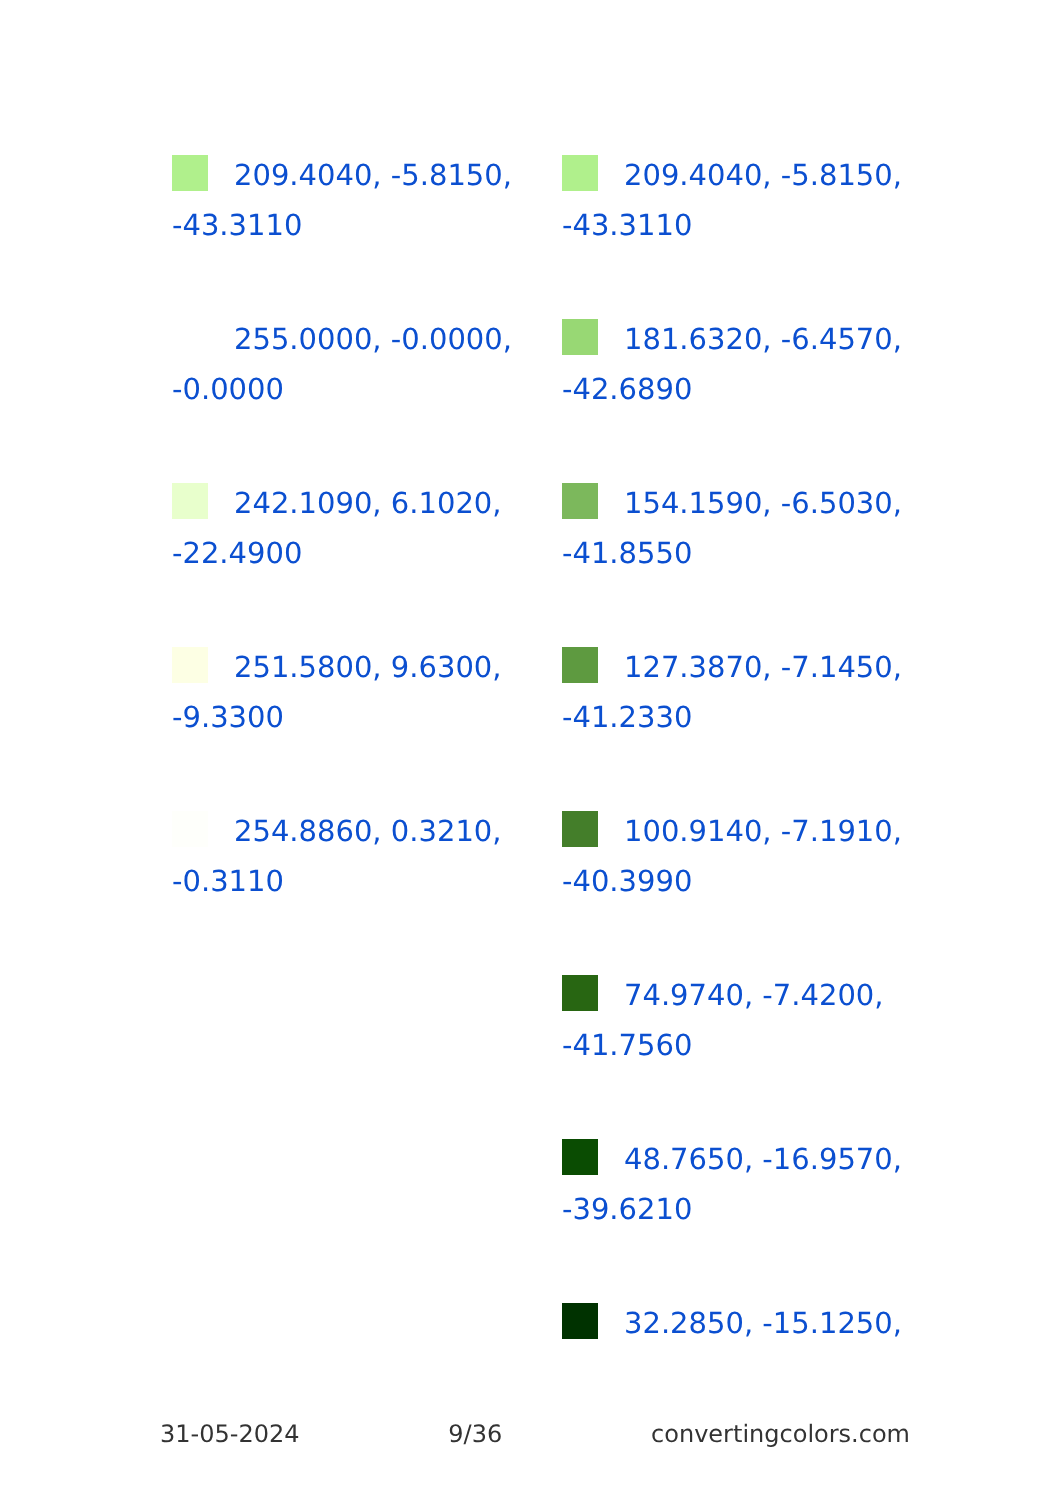209.4040, -5.8150, -43.3110
255.0000, -0.0000, -0.0000
242.1090, 6.1020, -22.4900
251.5800, 9.6300, -9.3300
254.8860, 0.3210, -0.3110
209.4040, -5.8150, -43.3110
181.6320, -6.4570, -42.6890
154.1590, -6.5030, -41.8550
127.3870, -7.1450, -41.2330
100.9140, -7.1910, -40.3990
74.9740, -7.4200, -41.7560
48.7650, -16.9570, -39.6210
32.2850, -15.1250,
31-05-2024 9/36 convertingcolors.com